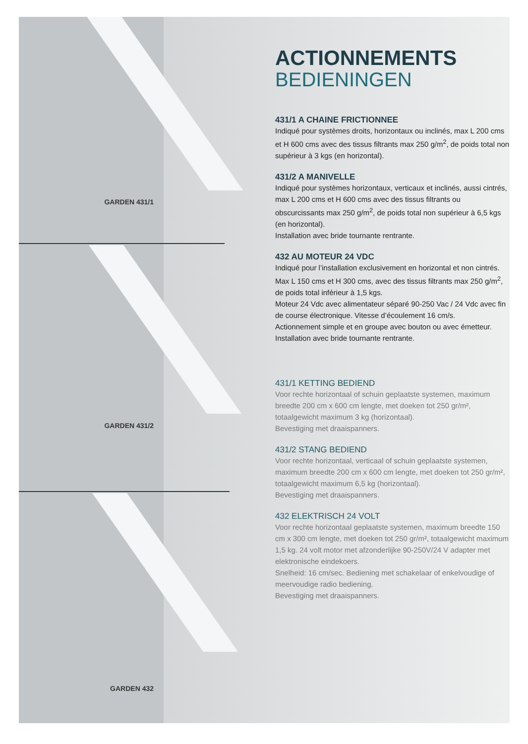GARDEN 431/1
GARDEN 431/2
GARDEN 432
ACTIONNEMENTS
BEDIENINGEN
431/1 A CHAINE FRICTIONNEE
Indiqué pour systèmes droits, horizontaux ou inclinés, max L 200 cms et H 600 cms avec des tissus filtrants max 250 g/m<sup>2</sup>, de poids total non supérieur à 3 kgs (en horizontal).
431/2 A MANIVELLE
Indiqué pour systèmes horizontaux, verticaux et inclinés, aussi cintrés, max L 200 cms et H 600 cms avec des tissus filtrants ou obscurcissants max 250 g/m<sup>2</sup>, de poids total non supérieur à 6,5 kgs (en horizontal).
Installation avec bride tournante rentrante.
432 AU MOTEUR 24 VDC
Indiqué pour l’installation exclusivement en horizontal et non cintrés. Max L 150 cms et H 300 cms, avec des tissus filtrants max 250 g/m<sup>2</sup>, de poids total inférieur à 1,5 kgs.
Moteur 24 Vdc avec alimentateur séparé 90-250 Vac / 24 Vdc avec fin de course électronique. Vitesse d’écoulement 16 cm/s.
Actionnement simple et en groupe avec bouton ou avec émetteur.
Installation avec bride tournante rentrante.
431/1 KETTING BEDIEND
Voor rechte horizontaal of schuin geplaatste systemen, maximum breedte 200 cm x 600 cm lengte, met doeken tot 250 gr/m², totaalgewicht maximum 3 kg (horizontaal).
Bevestiging met draaispanners.
431/2 STANG BEDIEND
Voor rechte horizontaal, verticaal of schuin geplaatste systemen, maximum breedte 200 cm x 600 cm lengte, met doeken tot 250 gr/m², totaalgewicht maximum 6,5 kg (horizontaal).
Bevestiging met draaispanners.
432 ELEKTRISCH 24 VOLT
Voor rechte horizontaal geplaatste systemen, maximum breedte 150 cm x 300 cm lengte, met doeken tot 250 gr/m², totaalgewicht maximum 1,5 kg. 24 volt motor met afzonderlijke 90-250V/24 V adapter met elektronische eindekoers.
Snelheid: 16 cm/sec. Bediening met schakelaar of enkelvoudige of meervoudige radio bediening.
Bevestiging met draaispanners.